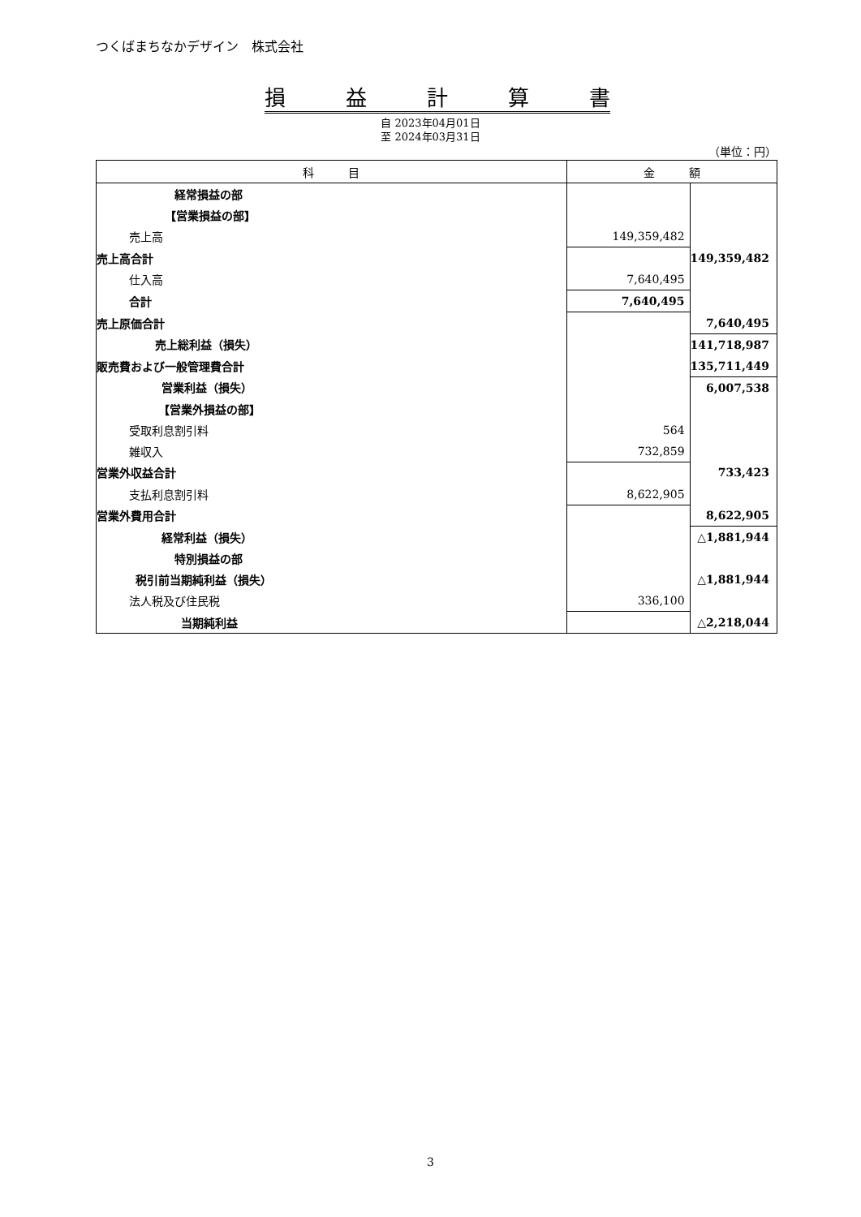つくばまちなかデザイン　株式会社
損益計算書
自 2023年04月01日
至 2024年03月31日
（単位：円）
| 科 目 | 金 額 | |
| --- | --- | --- |
| 経常損益の部 | | |
| 【営業損益の部】 | | |
| 売上高 | 149,359,482 | |
| 売上高合計 | | 149,359,482 |
| 仕入高 | 7,640,495 | |
| 合計 | 7,640,495 | |
| 売上原価合計 | | 7,640,495 |
| 売上総利益（損失） | | 141,718,987 |
| 販売費および一般管理費合計 | | 135,711,449 |
| 営業利益（損失） | | 6,007,538 |
| 【営業外損益の部】 | | |
| 受取利息割引料 | 564 | |
| 雑収入 | 732,859 | |
| 営業外収益合計 | | 733,423 |
| 支払利息割引料 | 8,622,905 | |
| 営業外費用合計 | | 8,622,905 |
| 経常利益（損失） | | △1,881,944 |
| 特別損益の部 | | |
| 税引前当期純利益（損失） | | △1,881,944 |
| 法人税及び住民税 | 336,100 | |
| 当期純利益 | | △2,218,044 |
3